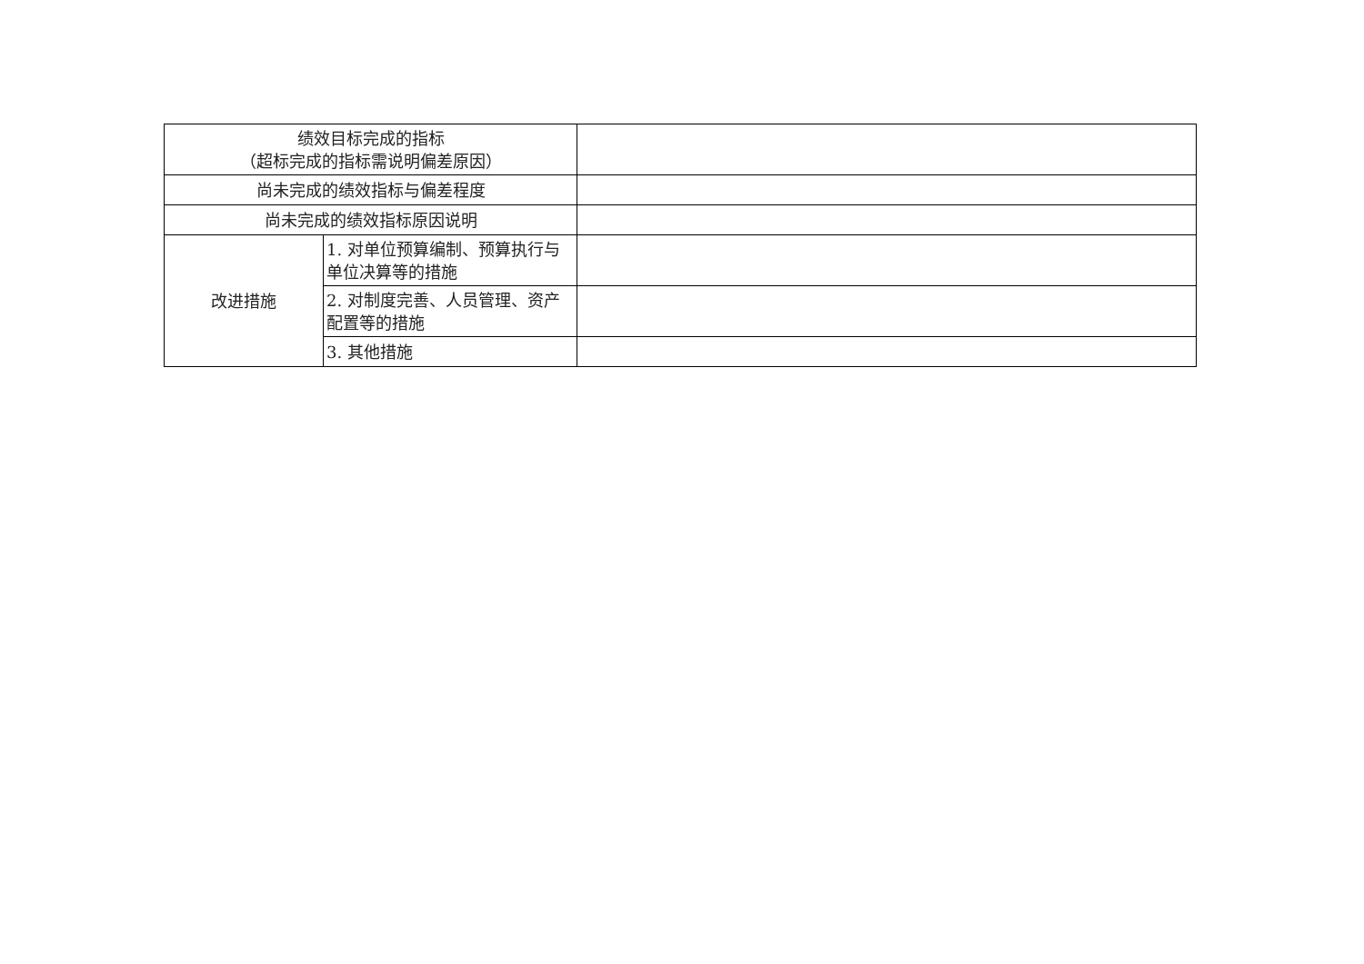| 绩效目标完成的指标 （超标完成的指标需说明偏差原因） | | |
| 尚未完成的绩效指标与偏差程度 | | |
| 尚未完成的绩效指标原因说明 | | |
| 改进措施 | 1. 对单位预算编制、预算执行与单位决算等的措施 | |
| | 2. 对制度完善、人员管理、资产配置等的措施 | |
| | 3. 其他措施 | |